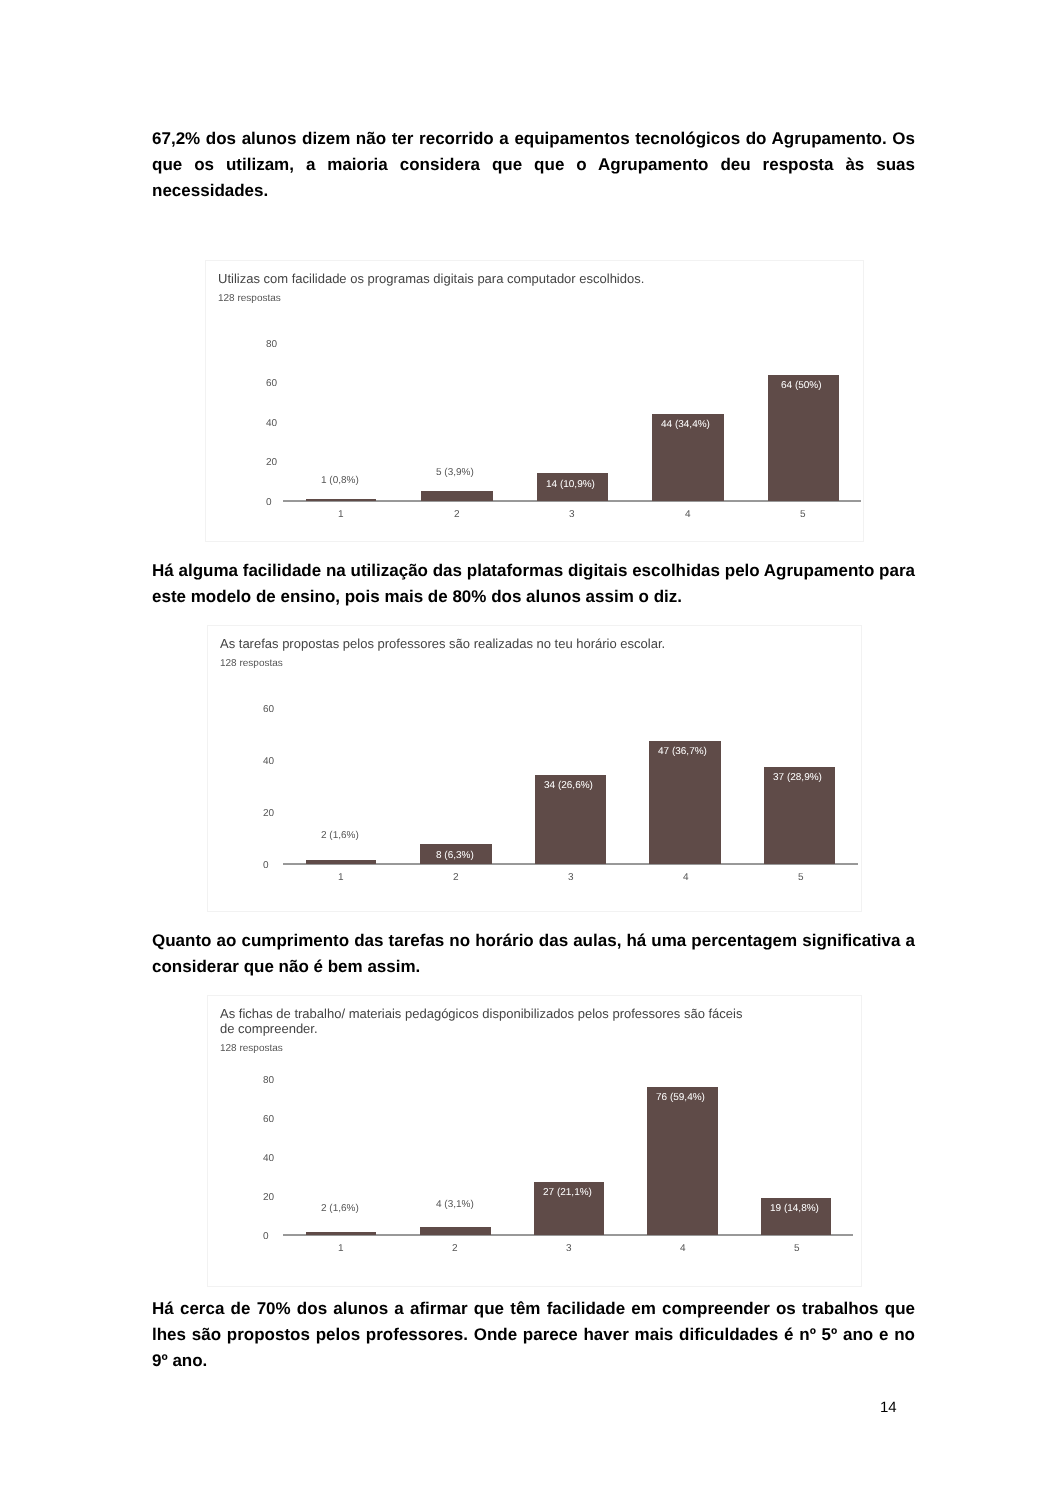67,2% dos alunos dizem não ter recorrido a equipamentos tecnológicos do Agrupamento. Os que os utilizam, a maioria considera que que o Agrupamento deu resposta às suas necessidades.
Utilizas com facilidade os programas digitais para computador escolhidos.
128 respostas
80
60
40
20
0
1 (0,8%)
5 (3,9%)
14 (10,9%)
44 (34,4%)
64 (50%)
1
2
3
4
5
Há alguma facilidade na utilização das plataformas digitais escolhidas pelo Agrupamento para este modelo de ensino, pois mais de 80% dos alunos assim o diz.
As tarefas propostas pelos professores são realizadas no teu horário escolar.
128 respostas
60
40
20
0
2 (1,6%)
8 (6,3%)
34 (26,6%)
47 (36,7%)
37 (28,9%)
1
2
3
4
5
Quanto ao cumprimento das tarefas no horário das aulas, há uma percentagem significativa a considerar que não é bem assim.
As fichas de trabalho/ materiais pedagógicos disponibilizados pelos professores são fáceis
de compreender.
128 respostas
80
60
40
20
0
2 (1,6%)
4 (3,1%)
27 (21,1%)
76 (59,4%)
19 (14,8%)
1
2
3
4
5
Há cerca de 70% dos alunos a afirmar que têm facilidade em compreender os trabalhos que lhes são propostos pelos professores. Onde parece haver mais dificuldades é nº 5º ano e no 9º ano.
14